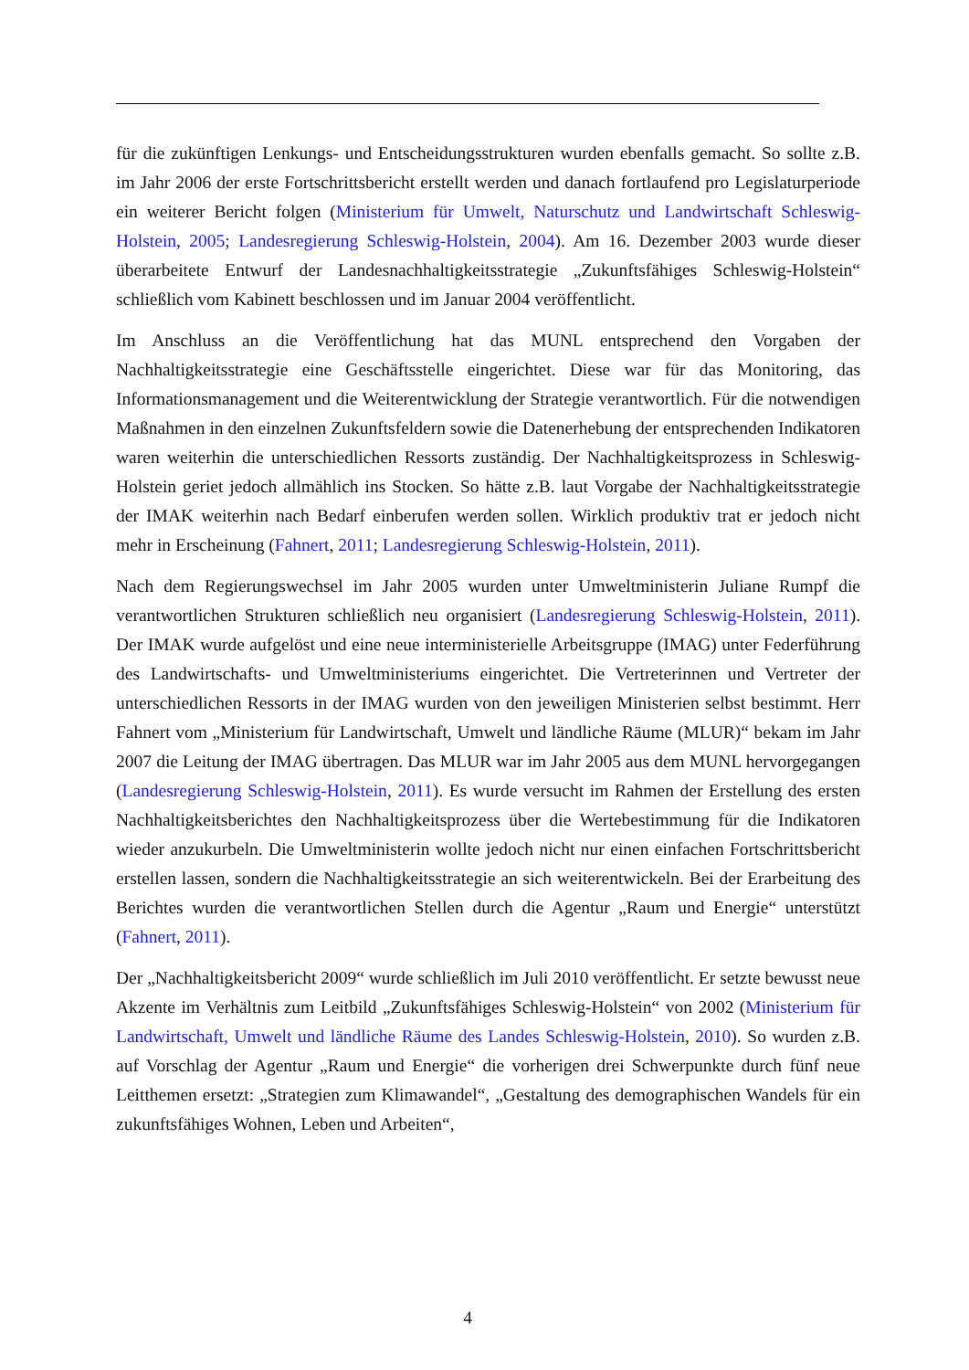für die zukünftigen Lenkungs- und Entscheidungsstrukturen wurden ebenfalls gemacht. So sollte z.B. im Jahr 2006 der erste Fortschrittsbericht erstellt werden und danach fortlaufend pro Legislaturperiode ein weiterer Bericht folgen (Ministerium für Umwelt, Naturschutz und Landwirtschaft Schleswig-Holstein, 2005; Landesregierung Schleswig-Holstein, 2004). Am 16. Dezember 2003 wurde dieser überarbeitete Entwurf der Landesnachhaltigkeitsstrategie „Zukunftsfähiges Schleswig-Holstein“ schließlich vom Kabinett beschlossen und im Januar 2004 veröffentlicht.
Im Anschluss an die Veröffentlichung hat das MUNL entsprechend den Vorgaben der Nachhaltigkeitsstrategie eine Geschäftsstelle eingerichtet. Diese war für das Monitoring, das Informationsmanagement und die Weiterentwicklung der Strategie verantwortlich. Für die notwendigen Maßnahmen in den einzelnen Zukunftsfeldern sowie die Datenerhebung der entsprechenden Indikatoren waren weiterhin die unterschiedlichen Ressorts zuständig. Der Nachhaltigkeitsprozess in Schleswig-Holstein geriet jedoch allmählich ins Stocken. So hätte z.B. laut Vorgabe der Nachhaltigkeitsstrategie der IMAK weiterhin nach Bedarf einberufen werden sollen. Wirklich produktiv trat er jedoch nicht mehr in Erscheinung (Fahnert, 2011; Landesregierung Schleswig-Holstein, 2011).
Nach dem Regierungswechsel im Jahr 2005 wurden unter Umweltministerin Juliane Rumpf die verantwortlichen Strukturen schließlich neu organisiert (Landesregierung Schleswig-Holstein, 2011). Der IMAK wurde aufgelöst und eine neue interministerielle Arbeitsgruppe (IMAG) unter Federführung des Landwirtschafts- und Umweltministeriums eingerichtet. Die Vertreterinnen und Vertreter der unterschiedlichen Ressorts in der IMAG wurden von den jeweiligen Ministerien selbst bestimmt. Herr Fahnert vom „Ministerium für Landwirtschaft, Umwelt und ländliche Räume (MLUR)“ bekam im Jahr 2007 die Leitung der IMAG übertragen. Das MLUR war im Jahr 2005 aus dem MUNL hervorgegangen (Landesregierung Schleswig-Holstein, 2011). Es wurde versucht im Rahmen der Erstellung des ersten Nachhaltigkeitsberichtes den Nachhaltigkeitsprozess über die Wertebestimmung für die Indikatoren wieder anzukurbeln. Die Umweltministerin wollte jedoch nicht nur einen einfachen Fortschrittsbericht erstellen lassen, sondern die Nachhaltigkeitsstrategie an sich weiterentwickeln. Bei der Erarbeitung des Berichtes wurden die verantwortlichen Stellen durch die Agentur „Raum und Energie“ unterstützt (Fahnert, 2011).
Der „Nachhaltigkeitsbericht 2009“ wurde schließlich im Juli 2010 veröffentlicht. Er setzte bewusst neue Akzente im Verhältnis zum Leitbild „Zukunftsfähiges Schleswig-Holstein“ von 2002 (Ministerium für Landwirtschaft, Umwelt und ländliche Räume des Landes Schleswig-Holstein, 2010). So wurden z.B. auf Vorschlag der Agentur „Raum und Energie“ die vorherigen drei Schwerpunkte durch fünf neue Leitthemen ersetzt: „Strategien zum Klimawandel“, „Gestaltung des demographischen Wandels für ein zukunftsfähiges Wohnen, Leben und Arbeiten“,
4